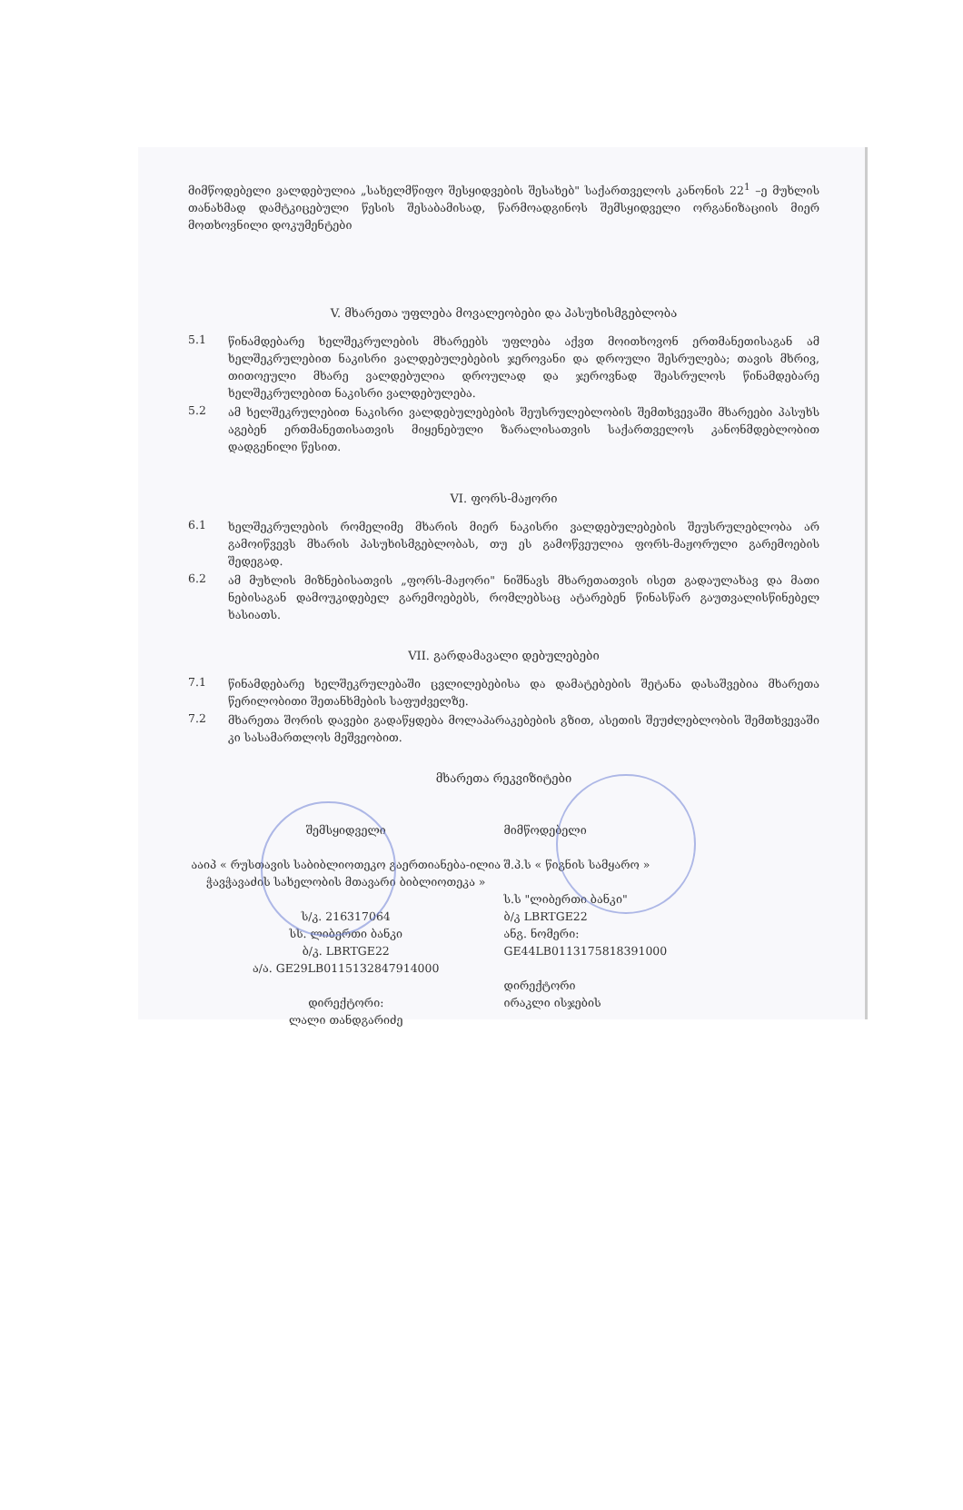მიმწოდებელი ვალდებულია „სახელმწიფო შესყიდვების შესახებ" საქართველოს კანონის 22<sup>1</sup> –ე მუხლის თანახმად დამტკიცებული წესის შესაბამისად, წარმოადგინოს შემსყიდველი ორგანიზაციის მიერ მოთხოვნილი დოკუმენტები
V. მხარეთა უფლება მოვალეობები და პასუხისმგებლობა
5.1
წინამდებარე ხელშეკრულების მხარეებს უფლება აქვთ მოითხოვონ ერთმანეთისაგან ამ ხელშეკრულებით ნაკისრი ვალდებულებების ჯეროვანი და დროული შესრულება; თავის მხრივ, თითოეული მხარე ვალდებულია დროულად და ჯეროვნად შეასრულოს წინამდებარე ხელშეკრულებით ნაკისრი ვალდებულება.
5.2
ამ ხელშეკრულებით ნაკისრი ვალდებულებების შეუსრულებლობის შემთხვევაში მხარეები პასუხს აგებენ ერთმანეთისათვის მიყენებული ზარალისათვის საქართველოს კანონმდებლობით დადგენილი წესით.
VI. ფორს-მაჟორი
6.1
ხელშეკრულების რომელიმე მხარის მიერ ნაკისრი ვალდებულებების შეუსრულებლობა არ გამოიწვევს მხარის პასუხისმგებლობას, თუ ეს გამოწვეულია ფორს-მაჟორული გარემოების შედეგად.
6.2
ამ მუხლის მიზნებისათვის „ფორს-მაჟორი" ნიშნავს მხარეთათვის ისეთ გადაულახავ და მათი ნებისაგან დამოუკიდებელ გარემოებებს, რომლებსაც ატარებენ წინასწარ გაუთვალისწინებელ ხასიათს.
VII. გარდამავალი დებულებები
7.1
წინამდებარე ხელშეკრულებაში ცვლილებებისა და დამატებების შეტანა დასაშვებია მხარეთა წერილობითი შეთანხმების საფუძველზე.
7.2
მხარეთა შორის დავები გადაწყდება მოლაპარაკებების გზით, ასეთის შეუძლებლობის შემთხვევაში კი სასამართლოს მეშვეობით.
მხარეთა რეკვიზიტები
შემსყიდველი
ააიპ « რუსთავის საბიბლიოთეკო გაერთიანება-ილია ჭავჭავაძის სახელობის მთავარი ბიბლიოთეკა »
ს/კ. 216317064
სს. ლიბერთი ბანკი
ბ/კ. LBRTGE22
ა/ა. GE29LB0115132847914000
დირექტორი:
ლალი თანდგარიძე
მიმწოდებელი
შ.პ.ს « წიგნის სამყარო »
ს.ს "ლიბერთი ბანკი"
ბ/კ LBRTGE22
ანგ. ნომერი:
GE44LB0113175818391000
დირექტორი
ირაკლი ისჯების